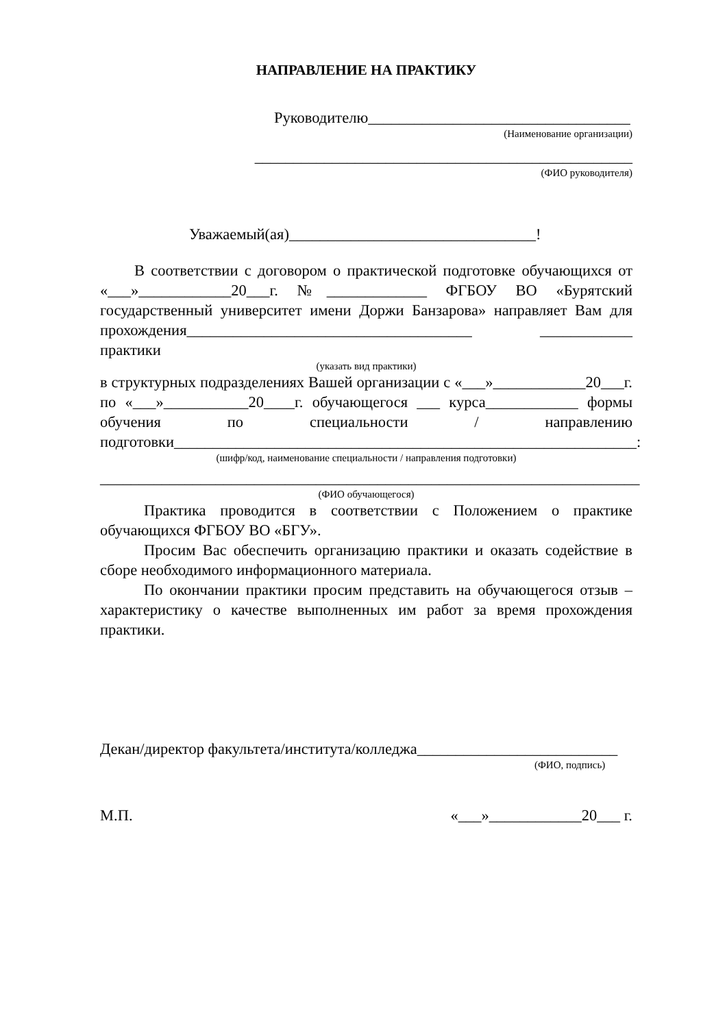НАПРАВЛЕНИЕ НА ПРАКТИКУ
Руководителю__________________________________
(Наименование организации)
_________________________________________________
(ФИО руководителя)
Уважаемый(ая)________________________________!
В соответствии с договором о практической подготовке обучающихся от «___»____________20___г. №_____________ ФГБОУ ВО «Бурятский государственный университет имени Доржи Банзарова» направляет Вам для прохождения_____________________________________ ____________ практики
(указать вид практики)
в структурных подразделениях Вашей организации с «___»____________20___г. по «___»___________20____г. обучающегося ___ курса____________ формы обучения по специальности / направлению подготовки____________________________________________________________:
(шифр/код, наименование специальности / направления подготовки)
______________________________________________________________________
(ФИО обучающегося)
Практика проводится в соответствии с Положением о практике обучающихся ФГБОУ ВО «БГУ».
Просим Вас обеспечить организацию практики и оказать содействие в сборе необходимого информационного материала.
По окончании практики просим представить на обучающегося отзыв – характеристику о качестве выполненных им работ за время прохождения практики.
Декан/директор факультета/института/колледжа__________________________
(ФИО, подпись)
М.П. «___»____________20___ г.